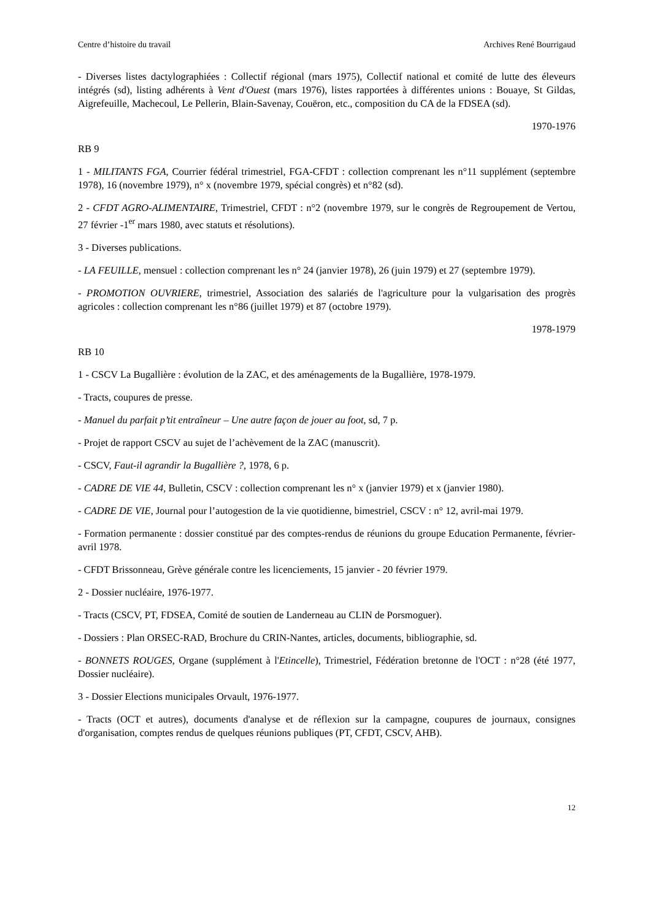Centre d’histoire du travail Archives René Bourrigaud
- Diverses listes dactylographiées : Collectif régional (mars 1975), Collectif national et comité de lutte des éleveurs intégrés (sd), listing adhérents à Vent d'Ouest (mars 1976), listes rapportées à différentes unions : Bouaye, St Gildas, Aigrefeuille, Machecoul, Le Pellerin, Blain-Savenay, Couëron, etc., composition du CA de la FDSEA (sd).
1970-1976
RB 9
1 - MILITANTS FGA, Courrier fédéral trimestriel, FGA-CFDT : collection comprenant les n°11 supplément (septembre 1978), 16 (novembre 1979), n° x (novembre 1979, spécial congrès) et n°82 (sd).
2 - CFDT AGRO-ALIMENTAIRE, Trimestriel, CFDT : n°2 (novembre 1979, sur le congrès de Regroupement de Vertou, 27 février -1<sup>er</sup> mars 1980, avec statuts et résolutions).
3 - Diverses publications.
- LA FEUILLE, mensuel : collection comprenant les n° 24 (janvier 1978), 26 (juin 1979) et 27 (septembre 1979).
- PROMOTION OUVRIERE, trimestriel, Association des salariés de l'agriculture pour la vulgarisation des progrès agricoles : collection comprenant les n°86 (juillet 1979) et 87 (octobre 1979).
1978-1979
RB 10
1 - CSCV La Bugallière : évolution de la ZAC, et des aménagements de la Bugallière, 1978-1979.
- Tracts, coupures de presse.
- Manuel du parfait p’tit entraîneur – Une autre façon de jouer au foot, sd, 7 p.
- Projet de rapport CSCV au sujet de l’achèvement de la ZAC (manuscrit).
- CSCV, Faut-il agrandir la Bugallière ?, 1978, 6 p.
- CADRE DE VIE 44, Bulletin, CSCV : collection comprenant les n° x (janvier 1979) et x (janvier 1980).
- CADRE DE VIE, Journal pour l’autogestion de la vie quotidienne, bimestriel, CSCV : n° 12, avril-mai 1979.
- Formation permanente : dossier constitué par des comptes-rendus de réunions du groupe Education Permanente, février-avril 1978.
- CFDT Brissonneau, Grève générale contre les licenciements, 15 janvier - 20 février 1979.
2 - Dossier nucléaire, 1976-1977.
- Tracts (CSCV, PT, FDSEA, Comité de soutien de Landerneau au CLIN de Porsmoguer).
- Dossiers : Plan ORSEC-RAD, Brochure du CRIN-Nantes, articles, documents, bibliographie, sd.
- BONNETS ROUGES, Organe (supplément à l'Etincelle), Trimestriel, Fédération bretonne de l'OCT : n°28 (été 1977, Dossier nucléaire).
3 - Dossier Elections municipales Orvault, 1976-1977.
- Tracts (OCT et autres), documents d'analyse et de réflexion sur la campagne, coupures de journaux, consignes d'organisation, comptes rendus de quelques réunions publiques (PT, CFDT, CSCV, AHB).
12